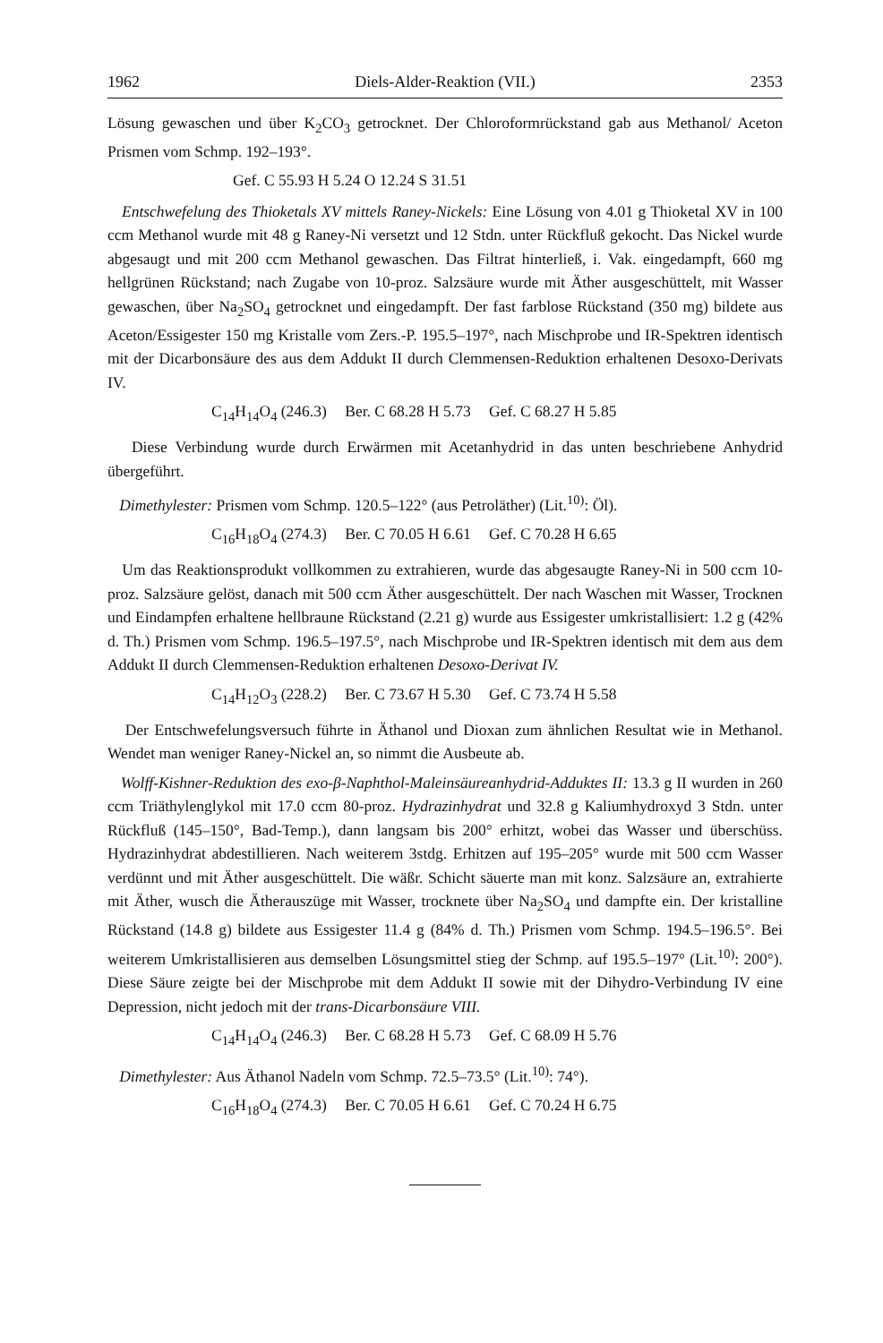1962 Diels-Alder-Reaktion (VII.) 2353
Lösung gewaschen und über K<sub>2</sub>CO<sub>3</sub> getrocknet. Der Chloroformrückstand gab aus Methanol/ Aceton Prismen vom Schmp. 192–193°.
Gef. C 55.93 H 5.24 O 12.24 S 31.51
Entschwefelung des Thioketals XV mittels Raney-Nickels: Eine Lösung von 4.01 g Thioketal XV in 100 ccm Methanol wurde mit 48 g Raney-Ni versetzt und 12 Stdn. unter Rückfluß gekocht. Das Nickel wurde abgesaugt und mit 200 ccm Methanol gewaschen. Das Filtrat hinterließ, i. Vak. eingedampft, 660 mg hellgrünen Rückstand; nach Zugabe von 10-proz. Salzsäure wurde mit Äther ausgeschüttelt, mit Wasser gewaschen, über Na<sub>2</sub>SO<sub>4</sub> getrocknet und eingedampft. Der fast farblose Rückstand (350 mg) bildete aus Aceton/Essigester 150 mg Kristalle vom Zers.-P. 195.5–197°, nach Mischprobe und IR-Spektren identisch mit der Dicarbonsäure des aus dem Addukt II durch Clemmensen-Reduktion erhaltenen Desoxo-Derivats IV.
C<sub>14</sub>H<sub>14</sub>O<sub>4</sub> (246.3) Ber. C 68.28 H 5.73 Gef. C 68.27 H 5.85
Diese Verbindung wurde durch Erwärmen mit Acetanhydrid in das unten beschriebene Anhydrid übergeführt.
Dimethylester: Prismen vom Schmp. 120.5–122° (aus Petroläther) (Lit.<sup>10)</sup>: Öl).
C<sub>16</sub>H<sub>18</sub>O<sub>4</sub> (274.3) Ber. C 70.05 H 6.61 Gef. C 70.28 H 6.65
Um das Reaktionsprodukt vollkommen zu extrahieren, wurde das abgesaugte Raney-Ni in 500 ccm 10-proz. Salzsäure gelöst, danach mit 500 ccm Äther ausgeschüttelt. Der nach Waschen mit Wasser, Trocknen und Eindampfen erhaltene hellbraune Rückstand (2.21 g) wurde aus Essigester umkristallisiert: 1.2 g (42% d. Th.) Prismen vom Schmp. 196.5–197.5°, nach Mischprobe und IR-Spektren identisch mit dem aus dem Addukt II durch Clemmensen-Reduktion erhaltenen Desoxo-Derivat IV.
C<sub>14</sub>H<sub>12</sub>O<sub>3</sub> (228.2) Ber. C 73.67 H 5.30 Gef. C 73.74 H 5.58
Der Entschwefelungsversuch führte in Äthanol und Dioxan zum ähnlichen Resultat wie in Methanol. Wendet man weniger Raney-Nickel an, so nimmt die Ausbeute ab.
Wolff-Kishner-Reduktion des exo-β-Naphthol-Maleinsäureanhydrid-Adduktes II: 13.3 g II wurden in 260 ccm Triäthylenglykol mit 17.0 ccm 80-proz. Hydrazinhydrat und 32.8 g Kaliumhydroxyd 3 Stdn. unter Rückfluß (145–150°, Bad-Temp.), dann langsam bis 200° erhitzt, wobei das Wasser und überschüss. Hydrazinhydrat abdestillieren. Nach weiterem 3stdg. Erhitzen auf 195–205° wurde mit 500 ccm Wasser verdünnt und mit Äther ausgeschüttelt. Die wäßr. Schicht säuerte man mit konz. Salzsäure an, extrahierte mit Äther, wusch die Ätherauszüge mit Wasser, trocknete über Na<sub>2</sub>SO<sub>4</sub> und dampfte ein. Der kristalline Rückstand (14.8 g) bildete aus Essigester 11.4 g (84% d. Th.) Prismen vom Schmp. 194.5–196.5°. Bei weiterem Umkristallisieren aus demselben Lösungsmittel stieg der Schmp. auf 195.5–197° (Lit.<sup>10)</sup>: 200°). Diese Säure zeigte bei der Mischprobe mit dem Addukt II sowie mit der Dihydro-Verbindung IV eine Depression, nicht jedoch mit der trans-Dicarbonsäure VIII.
C<sub>14</sub>H<sub>14</sub>O<sub>4</sub> (246.3) Ber. C 68.28 H 5.73 Gef. C 68.09 H 5.76
Dimethylester: Aus Äthanol Nadeln vom Schmp. 72.5–73.5° (Lit.<sup>10)</sup>: 74°).
C<sub>16</sub>H<sub>18</sub>O<sub>4</sub> (274.3) Ber. C 70.05 H 6.61 Gef. C 70.24 H 6.75